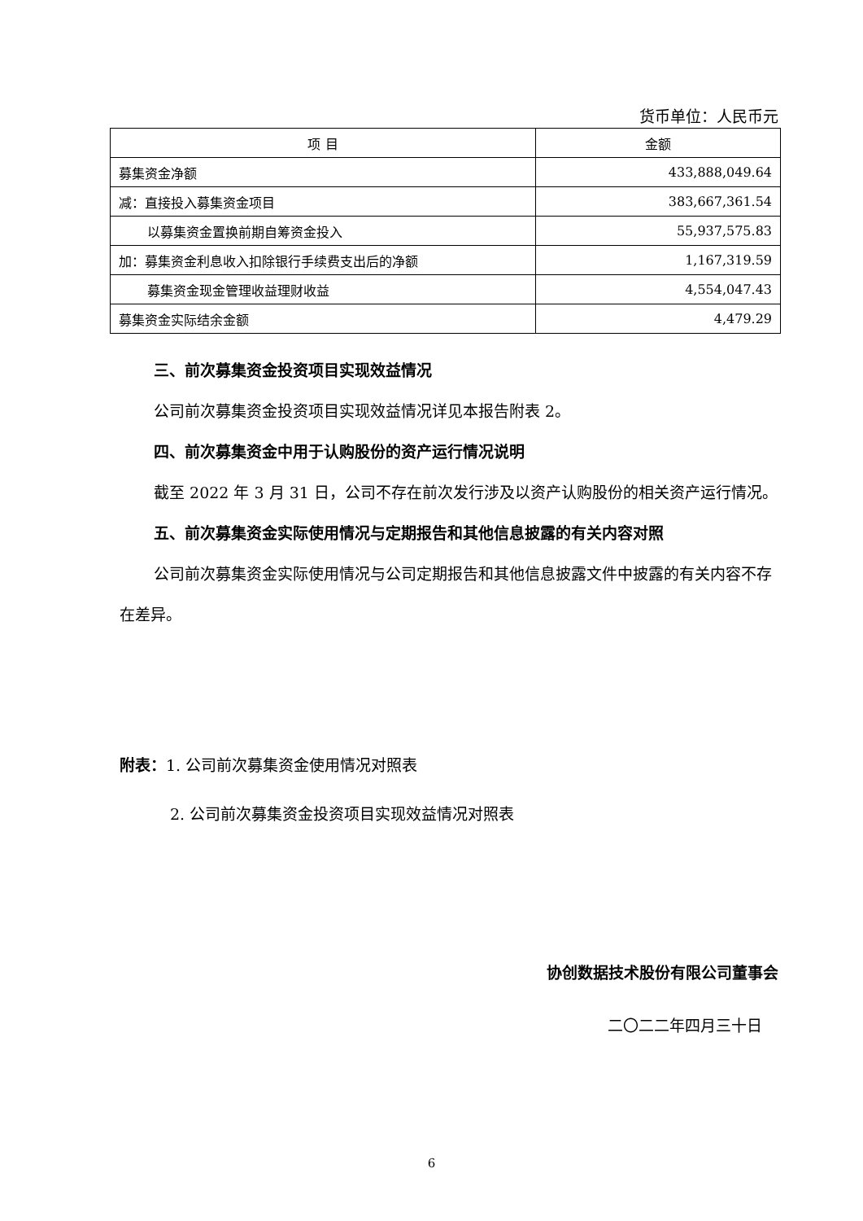货币单位：人民币元
| 项 目 | 金额 |
| --- | --- |
| 募集资金净额 | 433,888,049.64 |
| 减：直接投入募集资金项目 | 383,667,361.54 |
| 以募集资金置换前期自筹资金投入 | 55,937,575.83 |
| 加：募集资金利息收入扣除银行手续费支出后的净额 | 1,167,319.59 |
| 募集资金现金管理收益理财收益 | 4,554,047.43 |
| 募集资金实际结余金额 | 4,479.29 |
三、前次募集资金投资项目实现效益情况
公司前次募集资金投资项目实现效益情况详见本报告附表 2。
四、前次募集资金中用于认购股份的资产运行情况说明
截至 2022 年 3 月 31 日，公司不存在前次发行涉及以资产认购股份的相关资产运行情况。
五、前次募集资金实际使用情况与定期报告和其他信息披露的有关内容对照
公司前次募集资金实际使用情况与公司定期报告和其他信息披露文件中披露的有关内容不存在差异。
附表：1. 公司前次募集资金使用情况对照表
2. 公司前次募集资金投资项目实现效益情况对照表
协创数据技术股份有限公司董事会
二〇二二年四月三十日
6